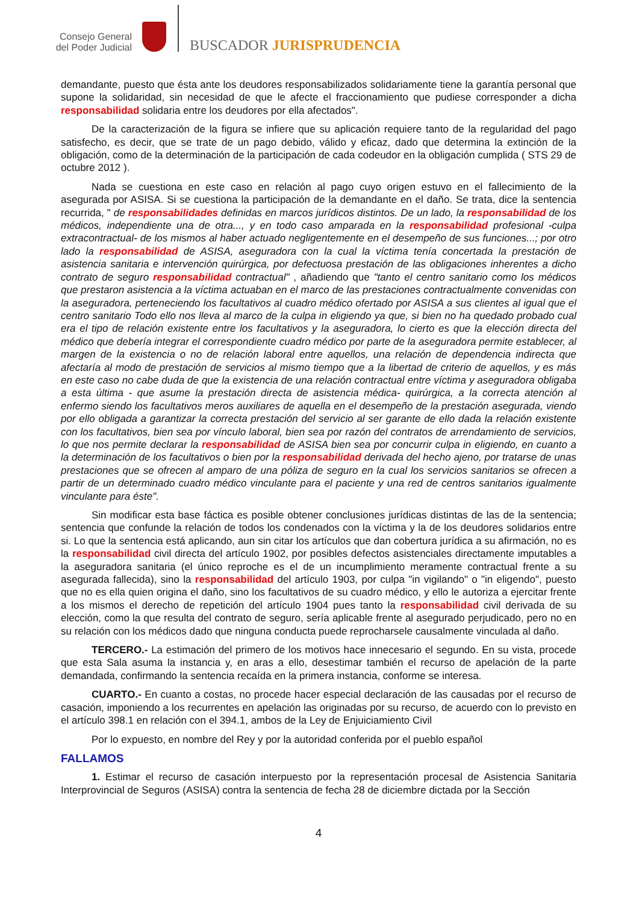Consejo General
del Poder Judicial
BUSCADOR JURISPRUDENCIA
demandante, puesto que ésta ante los deudores responsabilizados solidariamente tiene la garantía personal que supone la solidaridad, sin necesidad de que le afecte el fraccionamiento que pudiese corresponder a dicha responsabilidad solidaria entre los deudores por ella afectados".
De la caracterización de la figura se infiere que su aplicación requiere tanto de la regularidad del pago satisfecho, es decir, que se trate de un pago debido, válido y eficaz, dado que determina la extinción de la obligación, como de la determinación de la participación de cada codeudor en la obligación cumplida ( STS 29 de octubre 2012 ).
Nada se cuestiona en este caso en relación al pago cuyo origen estuvo en el fallecimiento de la asegurada por ASISA. Si se cuestiona la participación de la demandante en el daño. Se trata, dice la sentencia recurrida, " de responsabilidades definidas en marcos jurídicos distintos. De un lado, la responsabilidad de los médicos, independiente una de otra..., y en todo caso amparada en la responsabilidad profesional -culpa extracontractual- de los mismos al haber actuado negligentemente en el desempeño de sus funciones...; por otro lado la responsabilidad de ASISA, aseguradora con la cual la víctima tenía concertada la prestación de asistencia sanitaria e intervención quirúrgica, por defectuosa prestación de las obligaciones inherentes a dicho contrato de seguro responsabilidad contractual" , añadiendo que "tanto el centro sanitario como los médicos que prestaron asistencia a la víctima actuaban en el marco de las prestaciones contractualmente convenidas con la aseguradora, perteneciendo los facultativos al cuadro médico ofertado por ASISA a sus clientes al igual que el centro sanitario Todo ello nos lleva al marco de la culpa in eligiendo ya que, si bien no ha quedado probado cual era el tipo de relación existente entre los facultativos y la aseguradora, lo cierto es que la elección directa del médico que debería integrar el correspondiente cuadro médico por parte de la aseguradora permite establecer, al margen de la existencia o no de relación laboral entre aquellos, una relación de dependencia indirecta que afectaría al modo de prestación de servicios al mismo tiempo que a la libertad de criterio de aquellos, y es más en este caso no cabe duda de que la existencia de una relación contractual entre víctima y aseguradora obligaba a esta última - que asume la prestación directa de asistencia médica- quirúrgica, a la correcta atención al enfermo siendo los facultativos meros auxiliares de aquella en el desempeño de la prestación asegurada, viendo por ello obligada a garantizar la correcta prestación del servicio al ser garante de ello dada la relación existente con los facultativos, bien sea por vínculo laboral, bien sea por razón del contratos de arrendamiento de servicios, lo que nos permite declarar la responsabilidad de ASISA bien sea por concurrir culpa in eligiendo, en cuanto a la determinación de los facultativos o bien por la responsabilidad derivada del hecho ajeno, por tratarse de unas prestaciones que se ofrecen al amparo de una póliza de seguro en la cual los servicios sanitarios se ofrecen a partir de un determinado cuadro médico vinculante para el paciente y una red de centros sanitarios igualmente vinculante para éste".
Sin modificar esta base fáctica es posible obtener conclusiones jurídicas distintas de las de la sentencia; sentencia que confunde la relación de todos los condenados con la víctima y la de los deudores solidarios entre si. Lo que la sentencia está aplicando, aun sin citar los artículos que dan cobertura jurídica a su afirmación, no es la responsabilidad civil directa del artículo 1902, por posibles defectos asistenciales directamente imputables a la aseguradora sanitaria (el único reproche es el de un incumplimiento meramente contractual frente a su asegurada fallecida), sino la responsabilidad del artículo 1903, por culpa "in vigilando" o "in eligendo", puesto que no es ella quien origina el daño, sino los facultativos de su cuadro médico, y ello le autoriza a ejercitar frente a los mismos el derecho de repetición del artículo 1904 pues tanto la responsabilidad civil derivada de su elección, como la que resulta del contrato de seguro, sería aplicable frente al asegurado perjudicado, pero no en su relación con los médicos dado que ninguna conducta puede reprocharsele causalmente vinculada al daño.
TERCERO.- La estimación del primero de los motivos hace innecesario el segundo. En su vista, procede que esta Sala asuma la instancia y, en aras a ello, desestimar también el recurso de apelación de la parte demandada, confirmando la sentencia recaída en la primera instancia, conforme se interesa.
CUARTO.- En cuanto a costas, no procede hacer especial declaración de las causadas por el recurso de casación, imponiendo a los recurrentes en apelación las originadas por su recurso, de acuerdo con lo previsto en el artículo 398.1 en relación con el 394.1, ambos de la Ley de Enjuiciamiento Civil
Por lo expuesto, en nombre del Rey y por la autoridad conferida por el pueblo español
FALLAMOS
1. Estimar el recurso de casación interpuesto por la representación procesal de Asistencia Sanitaria Interprovincial de Seguros (ASISA) contra la sentencia de fecha 28 de diciembre dictada por la Sección
4